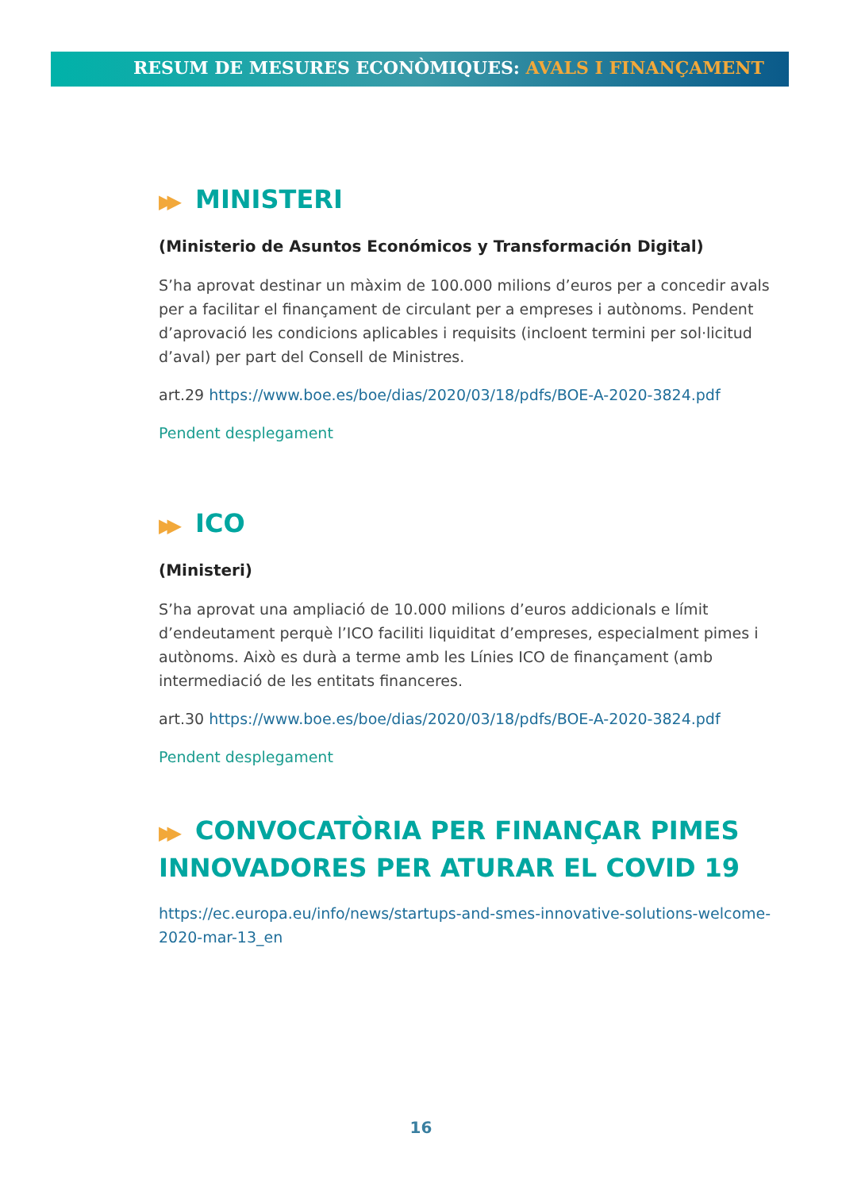RESUM DE MESURES ECONÒMIQUES: AVALS I FINANÇAMENT
▶▶ MINISTERI
(Ministerio de Asuntos Económicos y Transformación Digital)
S’ha aprovat destinar un màxim de 100.000 milions d’euros per a concedir avals per a facilitar el finançament de circulant per a empreses i autònoms. Pendent d’aprovació les condicions aplicables i requisits (incloent termini per sol·licitud d’aval) per part del Consell de Ministres.
art.29 https://www.boe.es/boe/dias/2020/03/18/pdfs/BOE-A-2020-3824.pdf
Pendent desplegament
▶▶ ICO
(Ministeri)
S’ha aprovat una ampliació de 10.000 milions d’euros addicionals e límit d’endeutament perquè l’ICO faciliti liquiditat d’empreses, especialment pimes i autònoms. Això es durà a terme amb les Línies ICO de finançament (amb intermediació de les entitats financeres.
art.30 https://www.boe.es/boe/dias/2020/03/18/pdfs/BOE-A-2020-3824.pdf
Pendent desplegament
▶▶ CONVOCATÒRIA PER FINANÇAR PIMES INNOVADORES PER ATURAR EL COVID 19
https://ec.europa.eu/info/news/startups-and-smes-innovative-solutions-welcome-2020-mar-13_en
16